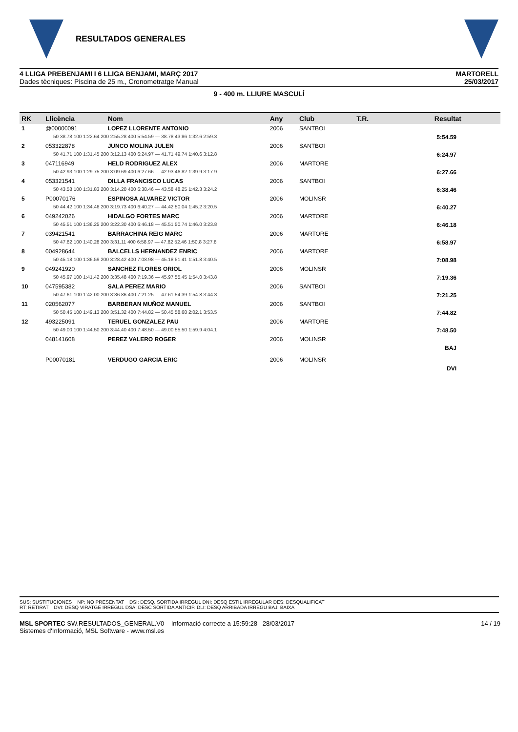RESULTADOS GENERALES
4 LLIGA PREBENJAMI I 6 LLIGA BENJAMI, MARÇ 2017
Dades tècniques: Piscina de 25 m., Cronometratge Manual
MARTORELL
25/03/2017
9 - 400 m. LLIURE MASCULÍ
| RK | Llicència | Nom | Any | Club | T.R. | Resultat |
| --- | --- | --- | --- | --- | --- | --- |
| 1 | @00000091 | LOPEZ LLORENTE ANTONIO | 2006 | SANTBOI | | |
| | 50 38.78 100 1:22.64 200 2:55.28 400 5:54.59 — 38.78 43.86 1:32.6 2:59.3 | | | | | 5:54.59 |
| 2 | 053322878 | JUNCO MOLINA JULEN | 2006 | SANTBOI | | |
| | 50 41.71 100 1:31.45 200 3:12.13 400 6:24.97 — 41.71 49.74 1:40.6 3:12.8 | | | | | 6:24.97 |
| 3 | 047116949 | HELD RODRIGUEZ ALEX | 2006 | MARTORE | | |
| | 50 42.93 100 1:29.75 200 3:09.69 400 6:27.66 — 42.93 46.82 1:39.9 3:17.9 | | | | | 6:27.66 |
| 4 | 053321541 | DILLA FRANCISCO LUCAS | 2006 | SANTBOI | | |
| | 50 43.58 100 1:31.83 200 3:14.20 400 6:38.46 — 43.58 48.25 1:42.3 3:24.2 | | | | | 6:38.46 |
| 5 | P00070176 | ESPINOSA ALVAREZ VICTOR | 2006 | MOLINSR | | |
| | 50 44.42 100 1:34.46 200 3:19.73 400 6:40.27 — 44.42 50.04 1:45.2 3:20.5 | | | | | 6:40.27 |
| 6 | 049242026 | HIDALGO FORTES MARC | 2006 | MARTORE | | |
| | 50 45.51 100 1:36.25 200 3:22.30 400 6:46.18 — 45.51 50.74 1:46.0 3:23.8 | | | | | 6:46.18 |
| 7 | 039421541 | BARRACHINA REIG MARC | 2006 | MARTORE | | |
| | 50 47.82 100 1:40.28 200 3:31.11 400 6:58.97 — 47.82 52.46 1:50.8 3:27.8 | | | | | 6:58.97 |
| 8 | 004928644 | BALCELLS HERNANDEZ ENRIC | 2006 | MARTORE | | |
| | 50 45.18 100 1:36.59 200 3:28.42 400 7:08.98 — 45.18 51.41 1:51.8 3:40.5 | | | | | 7:08.98 |
| 9 | 049241920 | SANCHEZ FLORES ORIOL | 2006 | MOLINSR | | |
| | 50 45.97 100 1:41.42 200 3:35.48 400 7:19.36 — 45.97 55.45 1:54.0 3:43.8 | | | | | 7:19.36 |
| 10 | 047595382 | SALA PEREZ MARIO | 2006 | SANTBOI | | |
| | 50 47.61 100 1:42.00 200 3:36.86 400 7:21.25 — 47.61 54.39 1:54.8 3:44.3 | | | | | 7:21.25 |
| 11 | 020562077 | BARBERAN MUÑOZ MANUEL | 2006 | SANTBOI | | |
| | 50 50.45 100 1:49.13 200 3:51.32 400 7:44.82 — 50.45 58.68 2:02.1 3:53.5 | | | | | 7:44.82 |
| 12 | 493225091 | TERUEL GONZALEZ PAU | 2006 | MARTORE | | |
| | 50 49.00 100 1:44.50 200 3:44.40 400 7:48.50 — 49.00 55.50 1:59.9 4:04.1 | | | | | 7:48.50 |
| | 048141608 | PEREZ VALERO ROGER | 2006 | MOLINSR | | |
| | | | | | | BAJ |
| | P00070181 | VERDUGO GARCIA ERIC | 2006 | MOLINSR | | |
| | | | | | | DVI |
SUS: SUSTITUCIONES NP: NO PRESENTAT DSI: DESQ. SORTIDA IRREGUL DNI: DESQ ESTIL IRREGULAR DES: DESQUALIFICAT
RT: RETIRAT DVI: DESQ VIRATGE IRREGUL DSA: DESC SORTIDA ANTICIP. DLI: DESQ ARRIBADA IRREGU BAJ: BAIXA
MSL SPORTEC SW.RESULTADOS_GENERAL.V0 Informació correcte a 15:59:28 28/03/2017
Sistemes d'Informació, MSL Software - www.msl.es
14 / 19